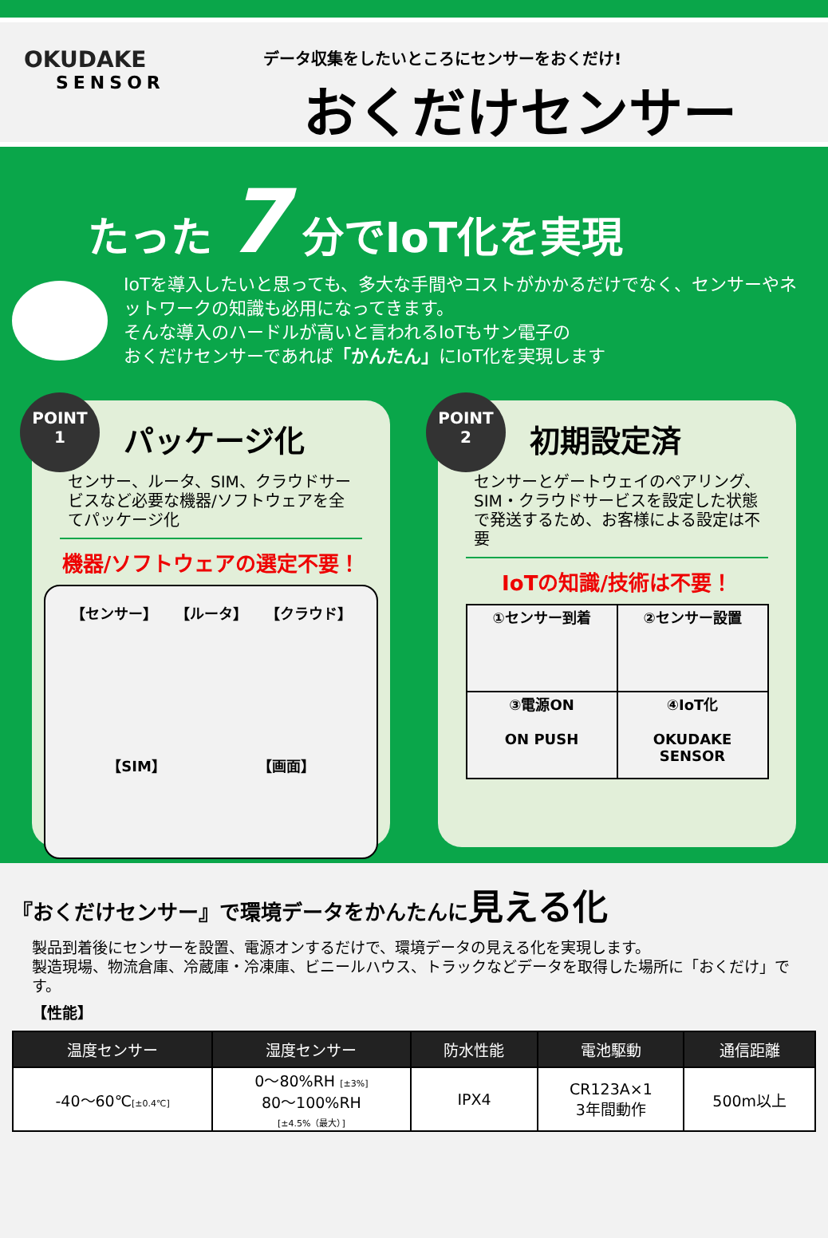OKUDAKE
SENSOR
データ収集をしたいところにセンサーをおくだけ!
おくだけセンサー
たった 7 分でIoT化を実現
IoTを導入したいと思っても、多大な手間やコストがかかるだけでなく、センサーやネットワークの知識も必用になってきます。
そんな導入のハードルが高いと言われるIoTもサン電子の
おくだけセンサーであれば「かんたん」にIoT化を実現します
POINT
1
パッケージ化
センサー、ルータ、SIM、クラウドサービスなど必要な機器/ソフトウェアを全てパッケージ化
機器/ソフトウェアの選定不要！
【センサー】 【ルータ】 【クラウド】 【SIM】 【画面】
POINT
2
初期設定済
センサーとゲートウェイのペアリング、SIM・クラウドサービスを設定した状態で発送するため、お客様による設定は不要
IoTの知識/技術は不要！
| ①センサー到着 | ②センサー設置 |
| ③電源ON ON PUSH | ④IoT化 OKUDAKE SENSOR |
『おくだけセンサー』で環境データをかんたんに見える化
製品到着後にセンサーを設置、電源オンするだけで、環境データの見える化を実現します。
製造現場、物流倉庫、冷蔵庫・冷凍庫、ビニールハウス、トラックなどデータを取得した場所に「おくだけ」です。
【性能】
| 温度センサー | 湿度センサー | 防水性能 | 電池駆動 | 通信距離 |
| --- | --- | --- | --- | --- |
| -40～60℃ [±0.4℃] | 0～80%RH [±3%] 80～100%RH [±4.5%（最大）] | IPX4 | CR123A×1 3年間動作 | 500m以上 |